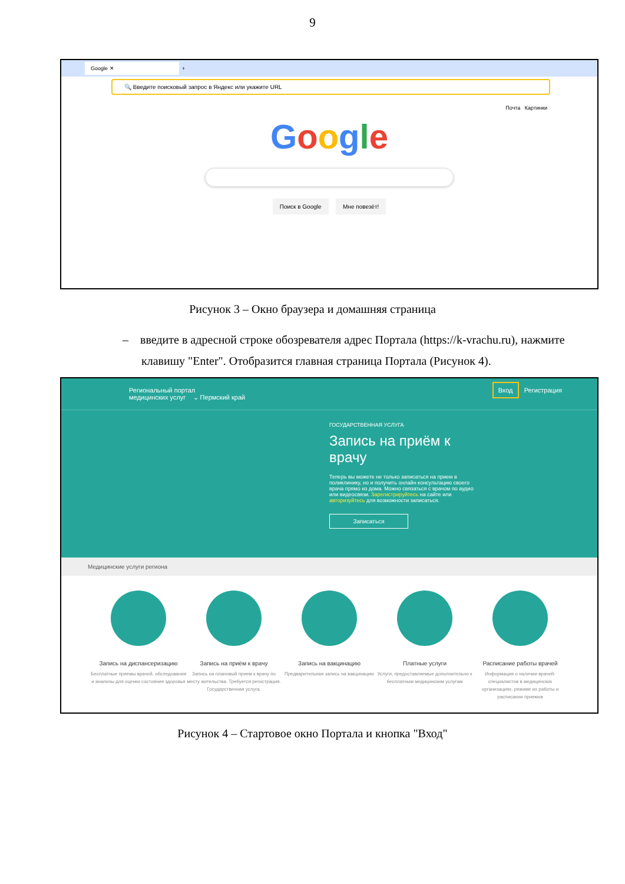9
Google ✕ +
🔍 Введите поисковый запрос в Яндекс или укажите URL
Почта Картинки
Google
Поиск в Google Мне повезёт!
Рисунок 3 – Окно браузера и домашняя страница
– введите в адресной строке обозревателя адрес Портала (https://k-vrachu.ru), нажмите клавишу "Enter". Отобразится главная страница Портала (Рисунок 4).
Региональный портал
медицинских услуг ⌄ Пермский край Вход Регистрация
ГОСУДАРСТВЕННАЯ УСЛУГА
Запись на приём к врачу
Теперь вы можете не только записаться на прием в поликлинику, но и получить онлайн консультацию своего врача прямо из дома. Можно связаться с врачом по аудио или видеосвязи. Зарегистрируйтесь на сайте или авторизуйтесь для возможности записаться.
Записаться
Медицинские услуги региона
Запись на диспансеризацию
Бесплатные приемы врачей, обследования и анализы для оценки состояния здоровья
Запись на приём к врачу
Запись на плановый прием к врачу по месту жительства. Требуется регистрация. Государственная услуга.
Запись на вакцинацию
Предварительная запись на вакцинацию
Платные услуги
Услуги, предоставляемые дополнительно к бесплатным медицинским услугам
Расписание работы врачей
Информация о наличии врачей-специалистов в медицинских организациях, режиме их работы и расписании приемов
Рисунок 4 – Стартовое окно Портала и кнопка "Вход"